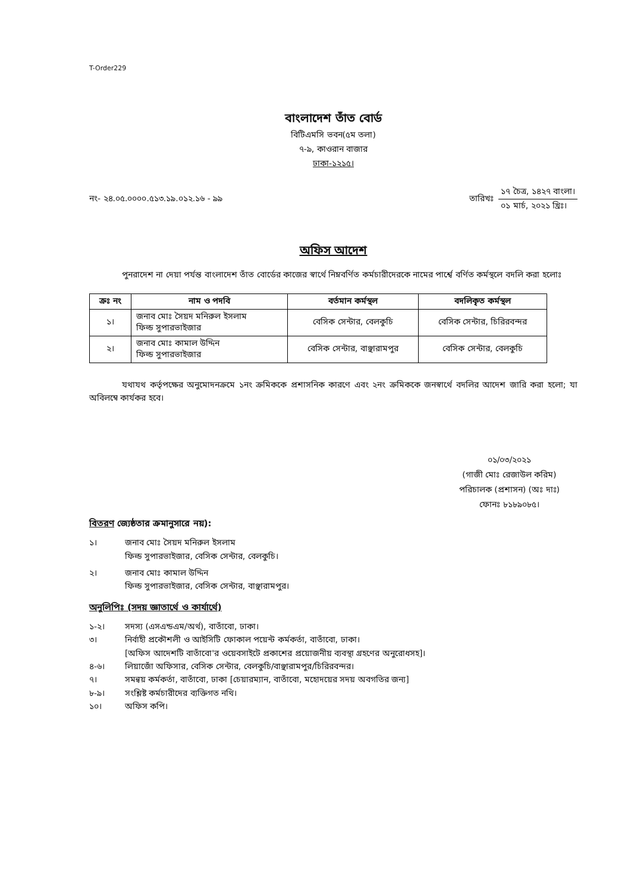T-Order229
বাংলাদেশ তাঁত বোর্ড
বিটিএমসি ভবন(৫ম তলা)
৭-৯, কাওরান বাজার
ঢাকা-১২১৫।
নং- ২৪.০৫.০০০০.৫১৩.১৯.০১২.১৬ - ৯৯
তারিখঃ
১৭ চৈত্র, ১৪২৭ বাংলা।
০১ মার্চ, ২০২১ খ্রিঃ।
অফিস আদেশ
পুনরাদেশ না দেয়া পর্যন্ত বাংলাদেশ তাঁত বোর্ডের কাজের স্বার্থে নিম্নবর্ণিত কর্মচারীদেরকে নামের পার্শ্বে বর্ণিত কর্মস্থলে বদলি করা হলোঃ
| ক্রঃ নং | নাম ও পদবি | বর্তমান কর্মস্থল | বদলিকৃত কর্মস্থল |
| --- | --- | --- | --- |
| ১। | জনাব মোঃ সৈয়দ মনিরুল ইসলাম ফিল্ড সুপারভাইজার | বেসিক সেন্টার, বেলকুচি | বেসিক সেন্টার, চিরিরবন্দর |
| ২। | জনাব মোঃ কামাল উদ্দিন ফিল্ড সুপারভাইজার | বেসিক সেন্টার, বাঞ্ছারামপুর | বেসিক সেন্টার, বেলকুচি |
যথাযথ কর্তৃপক্ষের অনুমোদনক্রমে ১নং ক্রমিককে প্রশাসনিক কারণে এবং ২নং ক্রমিককে জনস্বার্থে বদলির আদেশ জারি করা হলো; যা অবিলম্বে কার্যকর হবে।
০১/০৩/২০২১
(গাজী মোঃ রেজাউল করিম)
পরিচালক (প্রশাসন) (অঃ দাঃ)
ফোনঃ ৮১৮৯০৮৫।
বিতরণ জ্যেষ্ঠতার ক্রমানুসারে নয়):
১। জনাব মোঃ সৈয়দ মনিরুল ইসলাম
ফিল্ড সুপারভাইজার, বেসিক সেন্টার, বেলকুচি। ২। জনাব মোঃ কামাল উদ্দিন
ফিল্ড সুপারভাইজার, বেসিক সেন্টার, বাঞ্ছারামপুর।
অনুলিপিঃ (সদয় জ্ঞাতার্থে ও কার্যার্থে)
১-২। সদস্য (এসএন্ডএম/অর্থ), বাতাঁবো, ঢাকা। ৩। নির্বাহী প্রকৌশলী ও আইসিটি ফোকাল পয়েন্ট কর্মকর্তা, বাতাঁবো, ঢাকা।
[অফিস আদেশটি বাতাঁবো'র ওয়েবসাইটে প্রকাশের প্রয়োজনীয় ব্যবস্থা গ্রহণের অনুরোধসহ]। ৪-৬। লিয়াজোঁ অফিসার, বেসিক সেন্টার, বেলকুচি/বাঞ্ছারামপুর/চিরিরবন্দর। ৭। সমন্বয় কর্মকর্তা, বাতাঁবো, ঢাকা [চেয়ারম্যান, বাতাঁবো, মহোদয়ের সদয় অবগতির জন্য] ৮-৯। সংশ্লিষ্ট কর্মচারীদের ব্যক্তিগত নথি। ১০। অফিস কপি।